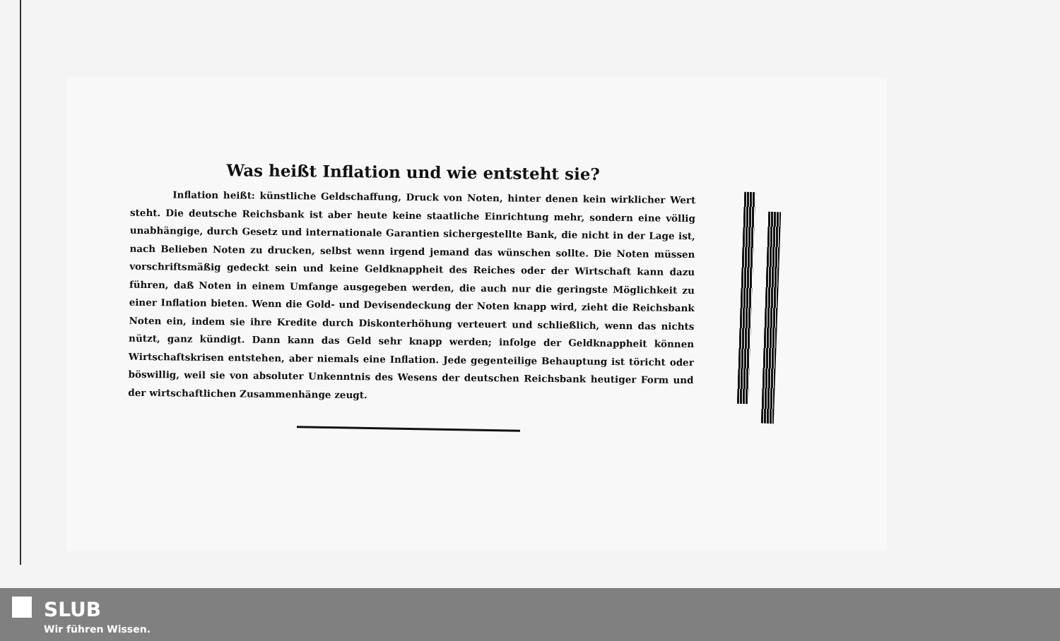Was heißt Inflation und wie entsteht sie?
Inflation heißt: künstliche Geldschaffung, Druck von Noten, hinter denen kein wirklicher Wert steht. Die deutsche Reichsbank ist aber heute keine staatliche Einrichtung mehr, sondern eine völlig unabhängige, durch Gesetz und internationale Garantien sichergestellte Bank, die nicht in der Lage ist, nach Belieben Noten zu drucken, selbst wenn irgend jemand das wünschen sollte. Die Noten müssen vorschriftsmäßig gedeckt sein und keine Geldknappheit des Reiches oder der Wirtschaft kann dazu führen, daß Noten in einem Umfange ausgegeben werden, die auch nur die geringste Möglichkeit zu einer Inflation bieten. Wenn die Gold- und Devisendeckung der Noten knapp wird, zieht die Reichsbank Noten ein, indem sie ihre Kredite durch Diskonterhöhung verteuert und schließlich, wenn das nichts nützt, ganz kündigt. Dann kann das Geld sehr knapp werden; infolge der Geldknappheit können Wirtschaftskrisen entstehen, aber niemals eine Inflation. Jede gegenteilige Behauptung ist töricht oder böswillig, weil sie von absoluter Unkenntnis des Wesens der deutschen Reichsbank heutiger Form und der wirtschaftlichen Zusammenhänge zeugt.
SLUB
Wir führen Wissen.